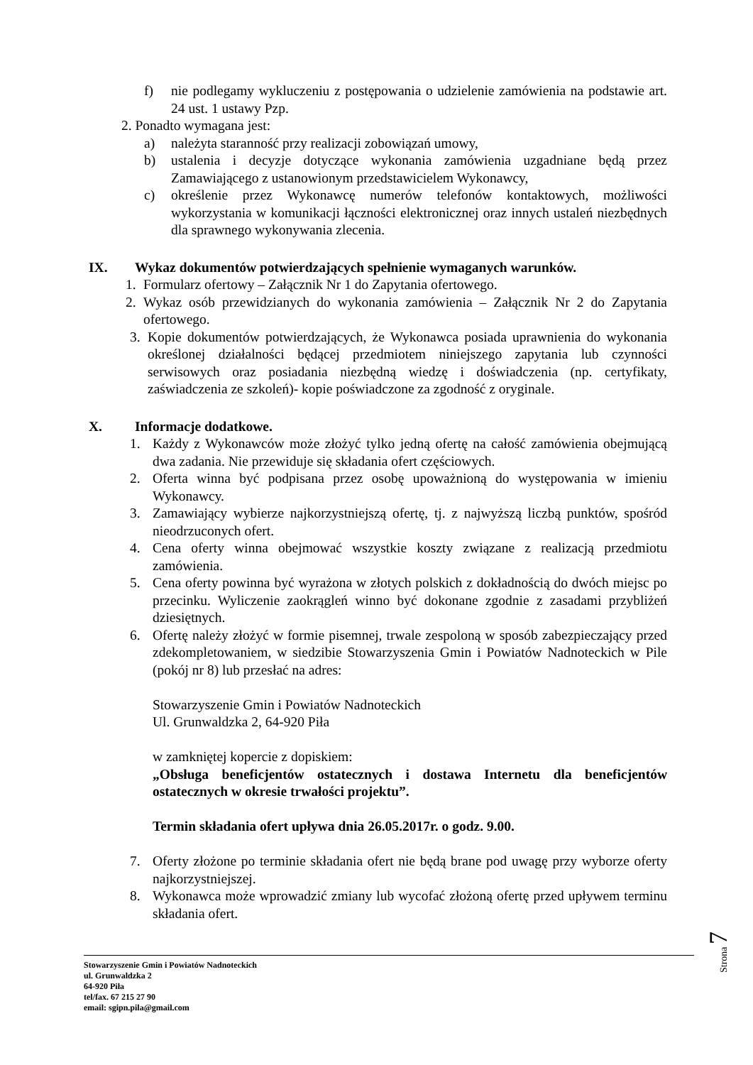f) nie podlegamy wykluczeniu z postępowania o udzielenie zamówienia na podstawie art. 24 ust. 1 ustawy Pzp.
2. Ponadto wymagana jest:
a) należyta staranność przy realizacji zobowiązań umowy,
b) ustalenia i decyzje dotyczące wykonania zamówienia uzgadniane będą przez Zamawiającego z ustanowionym przedstawicielem Wykonawcy,
c) określenie przez Wykonawcę numerów telefonów kontaktowych, możliwości wykorzystania w komunikacji łączności elektronicznej oraz innych ustaleń niezbędnych dla sprawnego wykonywania zlecenia.
IX. Wykaz dokumentów potwierdzających spełnienie wymaganych warunków.
1. Formularz ofertowy – Załącznik Nr 1 do Zapytania ofertowego.
2. Wykaz osób przewidzianych do wykonania zamówienia – Załącznik Nr 2 do Zapytania ofertowego.
3. Kopie dokumentów potwierdzających, że Wykonawca posiada uprawnienia do wykonania określonej działalności będącej przedmiotem niniejszego zapytania lub czynności serwisowych oraz posiadania niezbędną wiedzę i doświadczenia (np. certyfikaty, zaświadczenia ze szkoleń)- kopie poświadczone za zgodność z oryginale.
X. Informacje dodatkowe.
1. Każdy z Wykonawców może złożyć tylko jedną ofertę na całość zamówienia obejmującą dwa zadania. Nie przewiduje się składania ofert częściowych.
2. Oferta winna być podpisana przez osobę upoważnioną do występowania w imieniu Wykonawcy.
3. Zamawiający wybierze najkorzystniejszą ofertę, tj. z najwyższą liczbą punktów, spośród nieodrzuconych ofert.
4. Cena oferty winna obejmować wszystkie koszty związane z realizacją przedmiotu zamówienia.
5. Cena oferty powinna być wyrażona w złotych polskich z dokładnością do dwóch miejsc po przecinku. Wyliczenie zaokrągleń winno być dokonane zgodnie z zasadami przybliżeń dziesiętnych.
6. Ofertę należy złożyć w formie pisemnej, trwale zespoloną w sposób zabezpieczający przed zdekompletowaniem, w siedzibie Stowarzyszenia Gmin i Powiatów Nadnoteckich w Pile (pokój nr 8) lub przesłać na adres:
Stowarzyszenie Gmin i Powiatów Nadnoteckich
Ul. Grunwaldzka 2, 64-920 Piła
w zamkniętej kopercie z dopiskiem:
„Obsługa beneficjentów ostatecznych i dostawa Internetu dla beneficjentów ostatecznych w okresie trwałości projektu”.
Termin składania ofert upływa dnia 26.05.2017r. o godz. 9.00.
7. Oferty złożone po terminie składania ofert nie będą brane pod uwagę przy wyborze oferty najkorzystniejszej.
8. Wykonawca może wprowadzić zmiany lub wycofać złożoną ofertę przed upływem terminu składania ofert.
Strona 7
Stowarzyszenie Gmin i Powiatów Nadnoteckich
ul. Grunwaldzka 2
64-920 Piła
tel/fax. 67 215 27 90
email: sgipn.pila@gmail.com